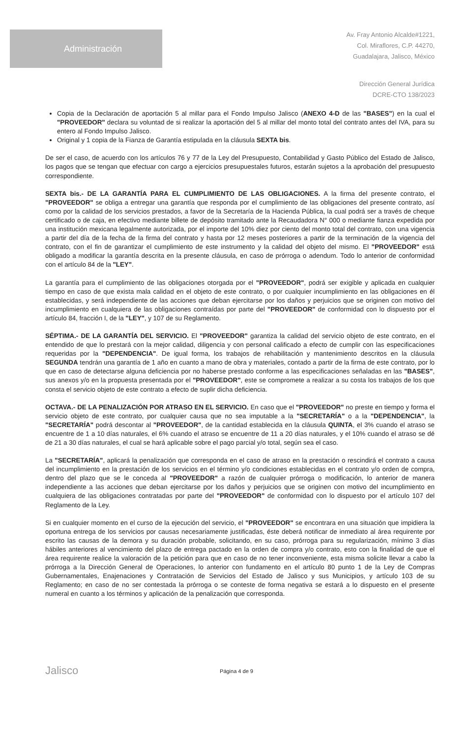Administración
Av. Fray Antonio Alcalde#1221,
Col. Miraflores, C.P. 44270,
Guadalajara, Jalisco, México
Dirección General Jurídica
DCRE-CTO 138/2023
Copia de la Declaración de aportación 5 al millar para el Fondo Impulso Jalisco (ANEXO 4-D de las "BASES") en la cual el "PROVEEDOR" declara su voluntad de si realizar la aportación del 5 al millar del monto total del contrato antes del IVA, para su entero al Fondo Impulso Jalisco.
Original y 1 copia de la Fianza de Garantía estipulada en la cláusula SEXTA bis.
De ser el caso, de acuerdo con los artículos 76 y 77 de la Ley del Presupuesto, Contabilidad y Gasto Público del Estado de Jalisco, los pagos que se tengan que efectuar con cargo a ejercicios presupuestales futuros, estarán sujetos a la aprobación del presupuesto correspondiente.
SEXTA bis.- DE LA GARANTÍA PARA EL CUMPLIMIENTO DE LAS OBLIGACIONES. A la firma del presente contrato, el "PROVEEDOR" se obliga a entregar una garantía que responda por el cumplimiento de las obligaciones del presente contrato, así como por la calidad de los servicios prestados, a favor de la Secretaría de la Hacienda Pública, la cual podrá ser a través de cheque certificado o de caja, en efectivo mediante billete de depósito tramitado ante la Recaudadora N° 000 o mediante fianza expedida por una institución mexicana legalmente autorizada, por el importe del 10% diez por ciento del monto total del contrato, con una vigencia a partir del día de la fecha de la firma del contrato y hasta por 12 meses posteriores a partir de la terminación de la vigencia del contrato, con el fin de garantizar el cumplimiento de este instrumento y la calidad del objeto del mismo. El "PROVEEDOR" está obligado a modificar la garantía descrita en la presente cláusula, en caso de prórroga o adendum. Todo lo anterior de conformidad con el artículo 84 de la "LEY".
La garantía para el cumplimiento de las obligaciones otorgada por el "PROVEEDOR", podrá ser exigible y aplicada en cualquier tiempo en caso de que exista mala calidad en el objeto de este contrato, o por cualquier incumplimiento en las obligaciones en él establecidas, y será independiente de las acciones que deban ejercitarse por los daños y perjuicios que se originen con motivo del incumplimiento en cualquiera de las obligaciones contraídas por parte del "PROVEEDOR" de conformidad con lo dispuesto por el artículo 84, fracción I, de la "LEY", y 107 de su Reglamento.
SÉPTIMA.- DE LA GARANTÍA DEL SERVICIO. El "PROVEEDOR" garantiza la calidad del servicio objeto de este contrato, en el entendido de que lo prestará con la mejor calidad, diligencia y con personal calificado a efecto de cumplir con las especificaciones requeridas por la "DEPENDENCIA". De igual forma, los trabajos de rehabilitación y mantenimiento descritos en la cláusula SEGUNDA tendrán una garantía de 1 año en cuanto a mano de obra y materiales, contado a partir de la firma de este contrato, por lo que en caso de detectarse alguna deficiencia por no haberse prestado conforme a las especificaciones señaladas en las "BASES", sus anexos y/o en la propuesta presentada por el "PROVEEDOR", este se compromete a realizar a su costa los trabajos de los que consta el servicio objeto de este contrato a efecto de suplir dicha deficiencia.
OCTAVA.- DE LA PENALIZACIÓN POR ATRASO EN EL SERVICIO. En caso que el "PROVEEDOR" no preste en tiempo y forma el servicio objeto de este contrato, por cualquier causa que no sea imputable a la "SECRETARÍA" o a la "DEPENDENCIA", la "SECRETARÍA" podrá descontar al "PROVEEDOR", de la cantidad establecida en la cláusula QUINTA, el 3% cuando el atraso se encuentre de 1 a 10 días naturales, el 6% cuando el atraso se encuentre de 11 a 20 días naturales, y el 10% cuando el atraso se dé de 21 a 30 días naturales, el cual se hará aplicable sobre el pago parcial y/o total, según sea el caso.
La "SECRETARÍA", aplicará la penalización que corresponda en el caso de atraso en la prestación o rescindirá el contrato a causa del incumplimiento en la prestación de los servicios en el término y/o condiciones establecidas en el contrato y/o orden de compra, dentro del plazo que se le conceda al "PROVEEDOR" a razón de cualquier prórroga o modificación, lo anterior de manera independiente a las acciones que deban ejercitarse por los daños y perjuicios que se originen con motivo del incumplimiento en cualquiera de las obligaciones contratadas por parte del "PROVEEDOR" de conformidad con lo dispuesto por el artículo 107 del Reglamento de la Ley.
Si en cualquier momento en el curso de la ejecución del servicio, el "PROVEEDOR" se encontrara en una situación que impidiera la oportuna entrega de los servicios por causas necesariamente justificadas, éste deberá notificar de inmediato al área requirente por escrito las causas de la demora y su duración probable, solicitando, en su caso, prórroga para su regularización, mínimo 3 días hábiles anteriores al vencimiento del plazo de entrega pactado en la orden de compra y/o contrato, esto con la finalidad de que el área requirente realice la valoración de la petición para que en caso de no tener inconveniente, esta misma solicite llevar a cabo la prórroga a la Dirección General de Operaciones, lo anterior con fundamento en el artículo 80 punto 1 de la Ley de Compras Gubernamentales, Enajenaciones y Contratación de Servicios del Estado de Jalisco y sus Municipios, y artículo 103 de su Reglamento; en caso de no ser contestada la prórroga o se conteste de forma negativa se estará a lo dispuesto en el presente numeral en cuanto a los términos y aplicación de la penalización que corresponda.
Jalisco
Página 4 de 9